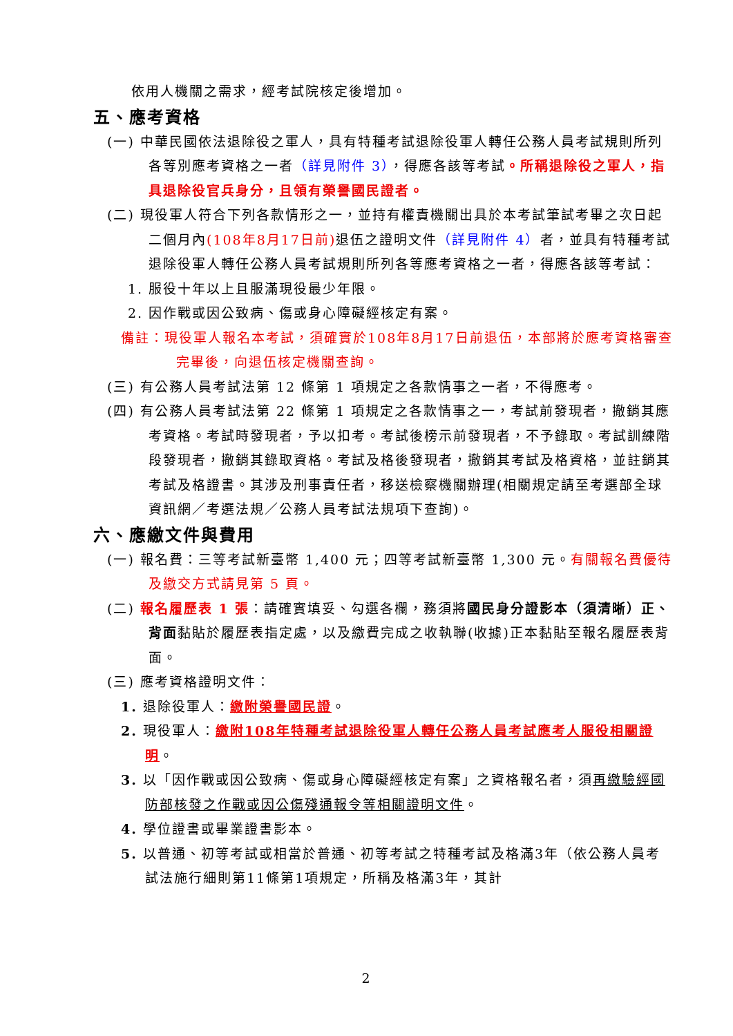依用人機關之需求，經考試院核定後增加。
五、應考資格
(一) 中華民國依法退除役之軍人，具有特種考試退除役軍人轉任公務人員考試規則所列各等別應考資格之一者（詳見附件 3），得應各該等考試。所稱退除役之軍人，指具退除役官兵身分，且領有榮譽國民證者。
(二) 現役軍人符合下列各款情形之一，並持有權責機關出具於本考試筆試考畢之次日起二個月內(108年8月17日前) 退伍之證明文件（詳見附件 4）者，並具有特種考試退除役軍人轉任公務人員考試規則所列各等應考資格之一者，得應各該等考試：
1. 服役十年以上且服滿現役最少年限。
2. 因作戰或因公致病、傷或身心障礙經核定有案。
備註：現役軍人報名本考試，須確實於108年8月17日前退伍，本部將於應考資格審查完畢後，向退伍核定機關查詢。
(三) 有公務人員考試法第 12 條第 1 項規定之各款情事之一者，不得應考。
(四) 有公務人員考試法第 22 條第 1 項規定之各款情事之一，考試前發現者，撤銷其應考資格。考試時發現者，予以扣考。考試後榜示前發現者，不予錄取。考試訓練階段發現者，撤銷其錄取資格。考試及格後發現者，撤銷其考試及格資格，並註銷其考試及格證書。其涉及刑事責任者，移送檢察機關辦理(相關規定請至考選部全球資訊網／考選法規／公務人員考試法規項下查詢)。
六、應繳文件與費用
(一) 報名費：三等考試新臺幣 1,400 元；四等考試新臺幣 1,300 元。有關報名費優待及繳交方式請見第 5 頁。
(二) 報名履歷表 1 張：請確實填妥、勾選各欄，務須將國民身分證影本（須清晰）正、背面黏貼於履歷表指定處，以及繳費完成之收執聯(收據)正本黏貼至報名履歷表背面。
(三) 應考資格證明文件：
1. 退除役軍人：繳附榮譽國民證。
2. 現役軍人：繳附108年特種考試退除役軍人轉任公務人員考試應考人服役相關證明。
3. 以「因作戰或因公致病、傷或身心障礙經核定有案」之資格報名者，須再繳驗經國防部核發之作戰或因公傷殘通報令等相關證明文件。
4. 學位證書或畢業證書影本。
5. 以普通、初等考試或相當於普通、初等考試之特種考試及格滿3年（依公務人員考試法施行細則第11條第1項規定，所稱及格滿3年，其計
2